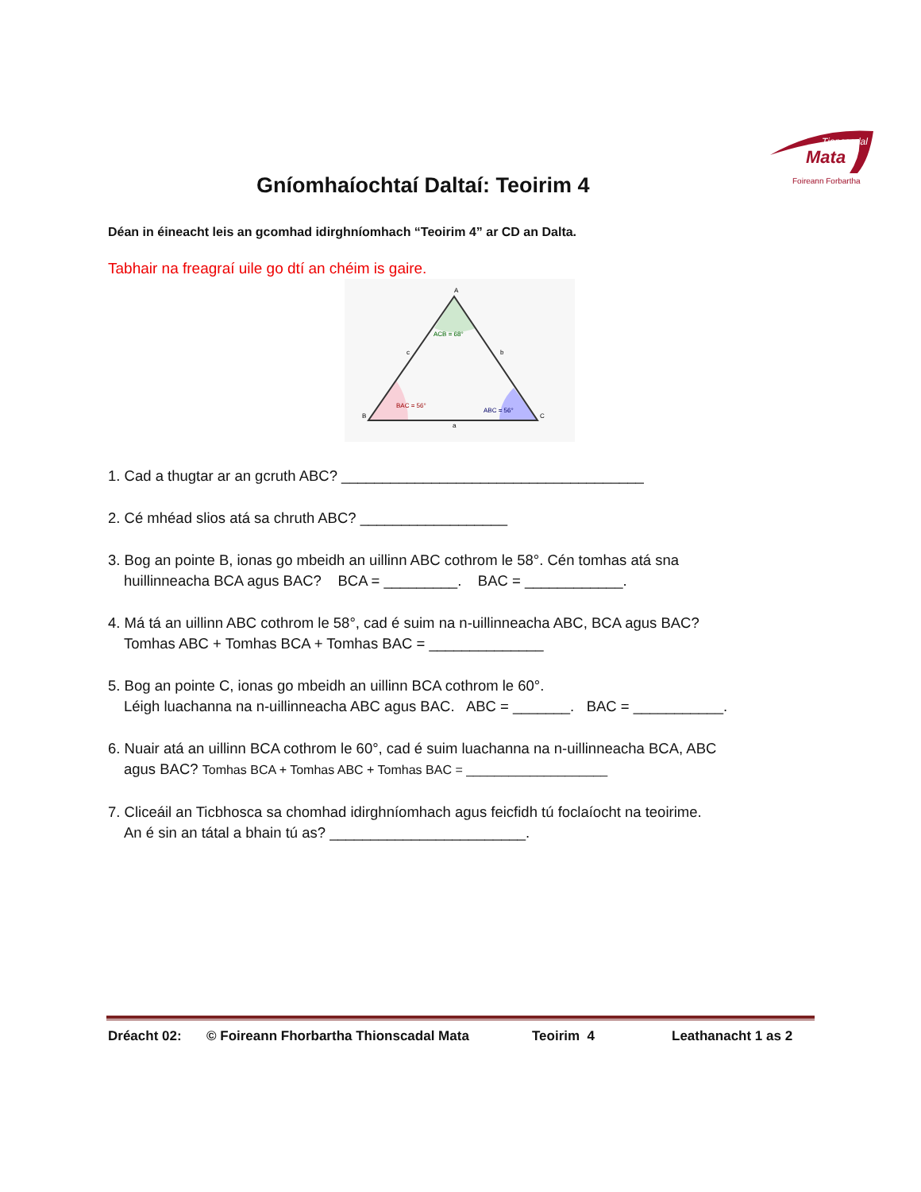Tionscadal
Mata
Foireann Forbartha
Gníomhaíochtaí Daltaí: Teoirim 4
Déan in éineacht leis an gcomhad idirghníomhach “Teoirim 4” ar CD an Dalta.
Tabhair na freagraí uile go dtí an chéim is gaire.
A
B
C
ACB = 68°
BAC = 56°
ABC = 56°
c
b
a
1. Cad a thugtar ar an gcruth ABC? _____________________________________
2. Cé mhéad slios atá sa chruth ABC? __________________
3. Bog an pointe B, ionas go mbeidh an uillinn ABC cothrom le 58°. Cén tomhas atá sna
huillinneacha BCA agus BAC? BCA = _________. BAC = ____________.
4. Má tá an uillinn ABC cothrom le 58°, cad é suim na n-uillinneacha ABC, BCA agus BAC?
Tomhas ABC + Tomhas BCA + Tomhas BAC = ______________
5. Bog an pointe C, ionas go mbeidh an uillinn BCA cothrom le 60°.
Léigh luachanna na n-uillinneacha ABC agus BAC. ABC = _______. BAC = ___________.
6. Nuair atá an uillinn BCA cothrom le 60°, cad é suim luachanna na n-uillinneacha BCA, ABC
agus BAC? Tomhas BCA + Tomhas ABC + Tomhas BAC = ____________________
7. Cliceáil an Ticbhosca sa chomhad idirghníomhach agus feicfidh tú foclaíocht na teoirime.
An é sin an tátal a bhain tú as? ________________________.
Dréacht 02: © Foireann Fhorbartha Thionscadal Mata Teoirim 4 Leathanacht 1 as 2